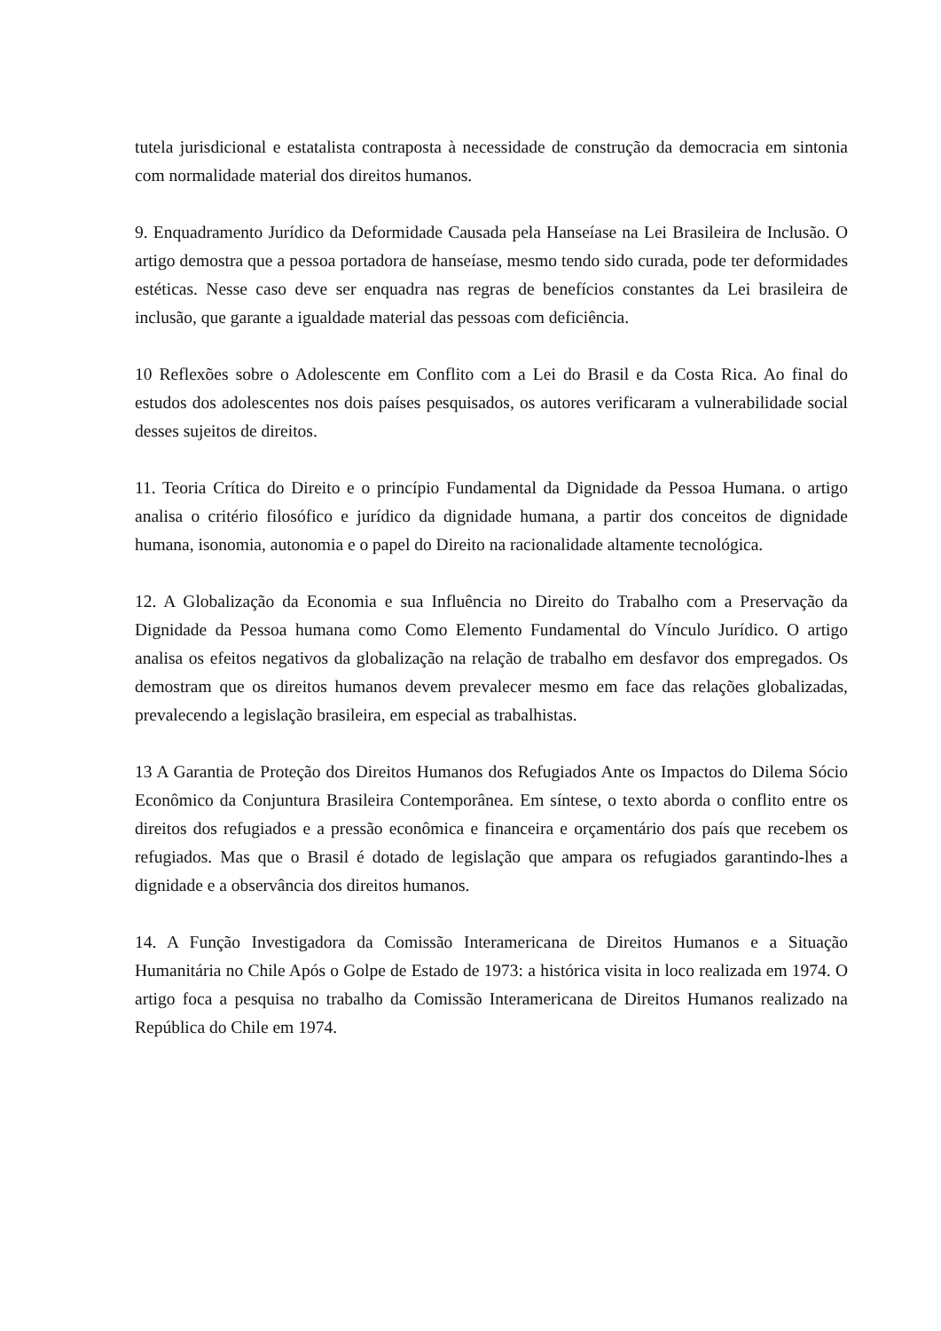tutela jurisdicional e estatalista contraposta à necessidade de construção da democracia em sintonia com normalidade material dos direitos humanos.
9. Enquadramento Jurídico da Deformidade Causada pela Hanseíase na Lei Brasileira de Inclusão. O artigo demostra que a pessoa portadora de hanseíase, mesmo tendo sido curada, pode ter deformidades estéticas. Nesse caso deve ser enquadra nas regras de benefícios constantes da Lei brasileira de inclusão, que garante a igualdade material das pessoas com deficiência.
10 Reflexões sobre o Adolescente em Conflito com a Lei do Brasil e da Costa Rica. Ao final do estudos dos adolescentes nos dois países pesquisados, os autores verificaram a vulnerabilidade social desses sujeitos de direitos.
11. Teoria Crítica do Direito e o princípio Fundamental da Dignidade da Pessoa Humana. o artigo analisa o critério filosófico e jurídico da dignidade humana, a partir dos conceitos de dignidade humana, isonomia, autonomia e o papel do Direito na racionalidade altamente tecnológica.
12. A Globalização da Economia e sua Influência no Direito do Trabalho com a Preservação da Dignidade da Pessoa humana como Como Elemento Fundamental do Vínculo Jurídico. O artigo analisa os efeitos negativos da globalização na relação de trabalho em desfavor dos empregados. Os demostram que os direitos humanos devem prevalecer mesmo em face das relações globalizadas, prevalecendo a legislação brasileira, em especial as trabalhistas.
13 A Garantia de Proteção dos Direitos Humanos dos Refugiados Ante os Impactos do Dilema Sócio Econômico da Conjuntura Brasileira Contemporânea. Em síntese, o texto aborda o conflito entre os direitos dos refugiados e a pressão econômica e financeira e orçamentário dos país que recebem os refugiados. Mas que o Brasil é dotado de legislação que ampara os refugiados garantindo-lhes a dignidade e a observância dos direitos humanos.
14. A Função Investigadora da Comissão Interamericana de Direitos Humanos e a Situação Humanitária no Chile Após o Golpe de Estado de 1973: a histórica visita in loco realizada em 1974. O artigo foca a pesquisa no trabalho da Comissão Interamericana de Direitos Humanos realizado na República do Chile em 1974.